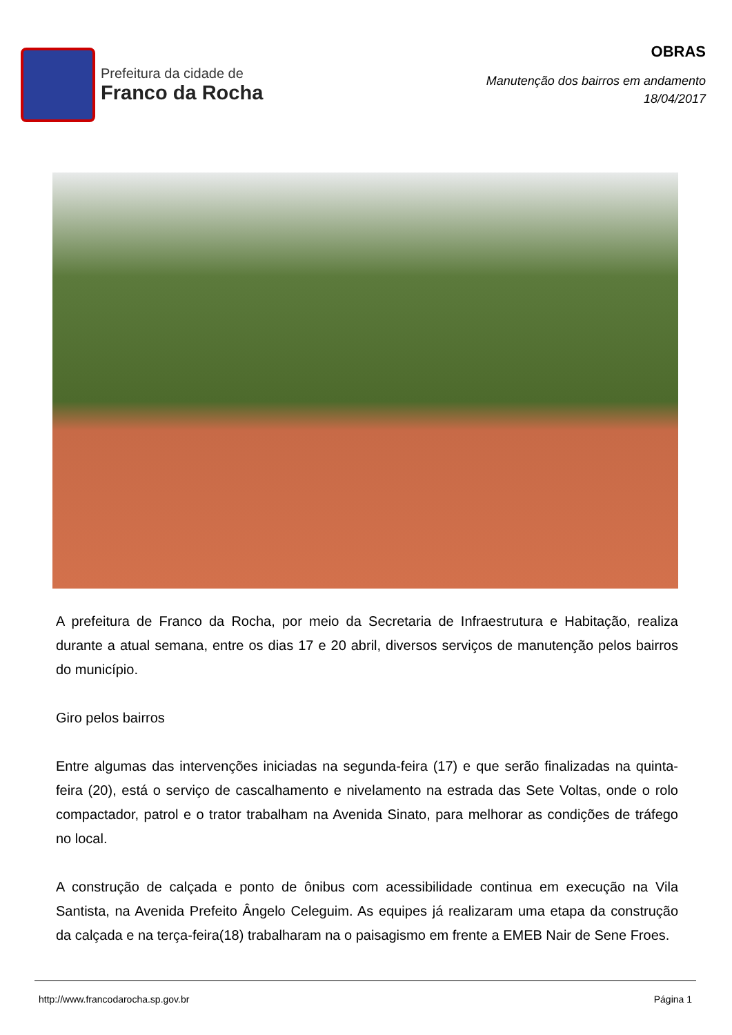Prefeitura da cidade de
Franco da Rocha
OBRAS
Manutenção dos bairros em andamento
18/04/2017
A prefeitura de Franco da Rocha, por meio da Secretaria de Infraestrutura e Habitação, realiza durante a atual semana, entre os dias 17 e 20 abril, diversos serviços de manutenção pelos bairros do município.
Giro pelos bairros
Entre algumas das intervenções iniciadas na segunda-feira (17) e que serão finalizadas na quinta-feira (20), está o serviço de cascalhamento e nivelamento na estrada das Sete Voltas, onde o rolo compactador, patrol e o trator trabalham na Avenida Sinato, para melhorar as condições de tráfego no local.
A construção de calçada e ponto de ônibus com acessibilidade continua em execução na Vila Santista, na Avenida Prefeito Ângelo Celeguim. As equipes já realizaram uma etapa da construção da calçada e na terça-feira(18) trabalharam na o paisagismo em frente a EMEB Nair de Sene Froes.
http://www.francodarocha.sp.gov.br Página 1